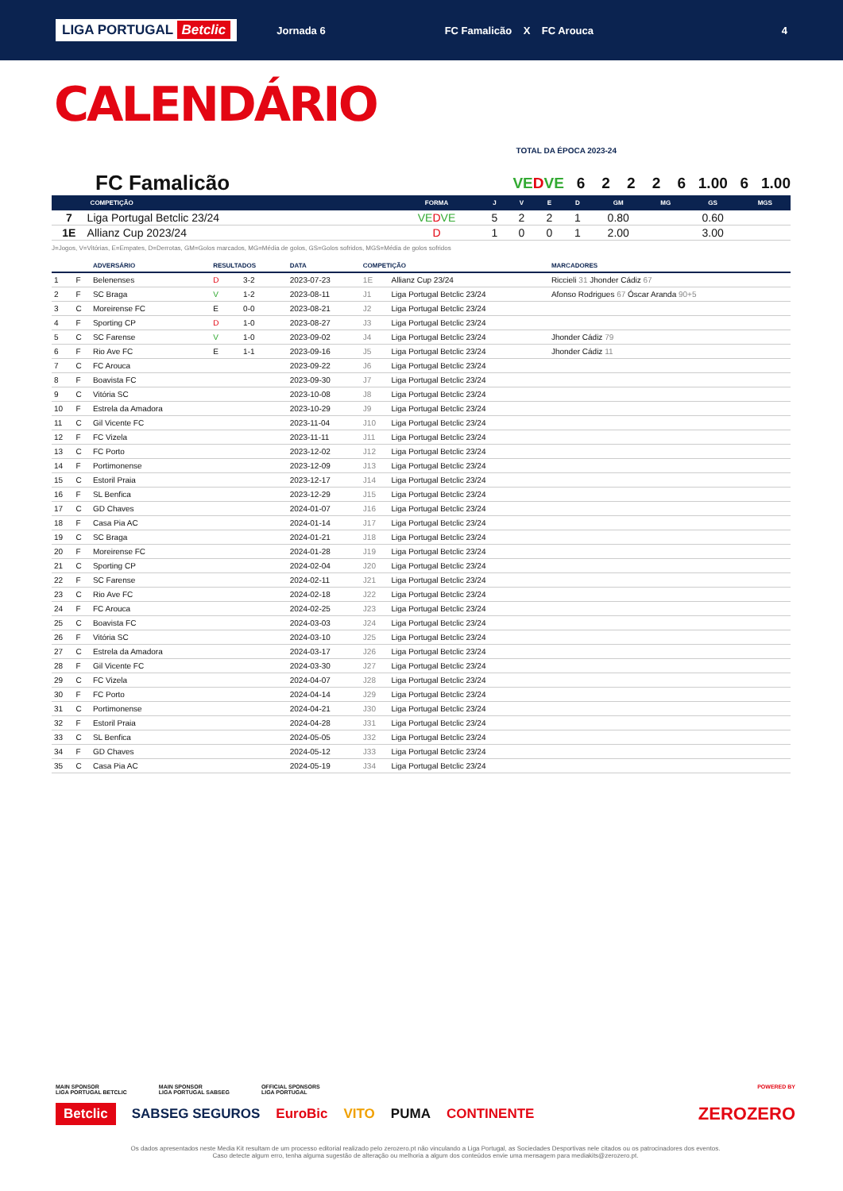LIGA PORTUGAL Betclic
Jornada 6 FC Famalicão X FC Arouca 4
CALENDÁRIO
TOTAL DA ÉPOCA 2023-24
FC Famalicão VE DVE 6 2 2 2 6 1.00 6 1.00
| | COMPETIÇÃO | FORMA | J | V | E | D | GM | MG | GS | MGS |
| --- | --- | --- | --- | --- | --- | --- | --- | --- | --- | --- |
| 7 | Liga Portugal Betclic 23/24 | VE D VE | 5 | 2 | 2 | 1 | 0.80 | | 0.60 | |
| 1E | Allianz Cup 2023/24 | D | 1 | 0 | 0 | 1 | 2.00 | | 3.00 | |
J=Jogos, V=Vitórias, E=Empates, D=Derrotas, GM=Golos marcados, MG=Média de golos, GS=Golos sofridos, MGS=Média de golos sofridos
| | | ADVERSÁRIO | RESULTADOS | | DATA | COMPETIÇÃO | | MARCADORES |
| --- | --- | --- | --- | --- | --- | --- | --- | --- |
| 1 | F | Belenenses | D | 3-2 | 2023-07-23 | 1E | Allianz Cup 23/24 | Riccieli 31 Jhonder Cádiz 67 |
| 2 | F | SC Braga | V | 1-2 | 2023-08-11 | J1 | Liga Portugal Betclic 23/24 | Afonso Rodrigues 67 Óscar Aranda 90+5 |
| 3 | C | Moreirense FC | E | 0-0 | 2023-08-21 | J2 | Liga Portugal Betclic 23/24 | |
| 4 | F | Sporting CP | D | 1-0 | 2023-08-27 | J3 | Liga Portugal Betclic 23/24 | |
| 5 | C | SC Farense | V | 1-0 | 2023-09-02 | J4 | Liga Portugal Betclic 23/24 | Jhonder Cádiz 79 |
| 6 | F | Rio Ave FC | E | 1-1 | 2023-09-16 | J5 | Liga Portugal Betclic 23/24 | Jhonder Cádiz 11 |
| 7 | C | FC Arouca | | | 2023-09-22 | J6 | Liga Portugal Betclic 23/24 | |
| 8 | F | Boavista FC | | | 2023-09-30 | J7 | Liga Portugal Betclic 23/24 | |
| 9 | C | Vitória SC | | | 2023-10-08 | J8 | Liga Portugal Betclic 23/24 | |
| 10 | F | Estrela da Amadora | | | 2023-10-29 | J9 | Liga Portugal Betclic 23/24 | |
| 11 | C | Gil Vicente FC | | | 2023-11-04 | J10 | Liga Portugal Betclic 23/24 | |
| 12 | F | FC Vizela | | | 2023-11-11 | J11 | Liga Portugal Betclic 23/24 | |
| 13 | C | FC Porto | | | 2023-12-02 | J12 | Liga Portugal Betclic 23/24 | |
| 14 | F | Portimonense | | | 2023-12-09 | J13 | Liga Portugal Betclic 23/24 | |
| 15 | C | Estoril Praia | | | 2023-12-17 | J14 | Liga Portugal Betclic 23/24 | |
| 16 | F | SL Benfica | | | 2023-12-29 | J15 | Liga Portugal Betclic 23/24 | |
| 17 | C | GD Chaves | | | 2024-01-07 | J16 | Liga Portugal Betclic 23/24 | |
| 18 | F | Casa Pia AC | | | 2024-01-14 | J17 | Liga Portugal Betclic 23/24 | |
| 19 | C | SC Braga | | | 2024-01-21 | J18 | Liga Portugal Betclic 23/24 | |
| 20 | F | Moreirense FC | | | 2024-01-28 | J19 | Liga Portugal Betclic 23/24 | |
| 21 | C | Sporting CP | | | 2024-02-04 | J20 | Liga Portugal Betclic 23/24 | |
| 22 | F | SC Farense | | | 2024-02-11 | J21 | Liga Portugal Betclic 23/24 | |
| 23 | C | Rio Ave FC | | | 2024-02-18 | J22 | Liga Portugal Betclic 23/24 | |
| 24 | F | FC Arouca | | | 2024-02-25 | J23 | Liga Portugal Betclic 23/24 | |
| 25 | C | Boavista FC | | | 2024-03-03 | J24 | Liga Portugal Betclic 23/24 | |
| 26 | F | Vitória SC | | | 2024-03-10 | J25 | Liga Portugal Betclic 23/24 | |
| 27 | C | Estrela da Amadora | | | 2024-03-17 | J26 | Liga Portugal Betclic 23/24 | |
| 28 | F | Gil Vicente FC | | | 2024-03-30 | J27 | Liga Portugal Betclic 23/24 | |
| 29 | C | FC Vizela | | | 2024-04-07 | J28 | Liga Portugal Betclic 23/24 | |
| 30 | F | FC Porto | | | 2024-04-14 | J29 | Liga Portugal Betclic 23/24 | |
| 31 | C | Portimonense | | | 2024-04-21 | J30 | Liga Portugal Betclic 23/24 | |
| 32 | F | Estoril Praia | | | 2024-04-28 | J31 | Liga Portugal Betclic 23/24 | |
| 33 | C | SL Benfica | | | 2024-05-05 | J32 | Liga Portugal Betclic 23/24 | |
| 34 | F | GD Chaves | | | 2024-05-12 | J33 | Liga Portugal Betclic 23/24 | |
| 35 | C | Casa Pia AC | | | 2024-05-19 | J34 | Liga Portugal Betclic 23/24 | |
MAIN SPONSOR
LIGA PORTUGAL BETCLIC
MAIN SPONSOR
LIGA PORTUGAL SABSEG
OFFICIAL SPONSORS
LIGA PORTUGAL
POWERED BY
Betclic SABSEG SEGUROS EuroBic VITO PUMA CONTINENTE ZEROZERO
Os dados apresentados neste Media Kit resultam de um processo editorial realizado pelo zerozero.pt não vinculando a Liga Portugal, as Sociedades Desportivas nele citados ou os patrocinadores dos eventos.
Caso detecte algum erro, tenha alguma sugestão de alteração ou melhoria a algum dos conteúdos envie uma mensagem para mediakits@zerozero.pt.